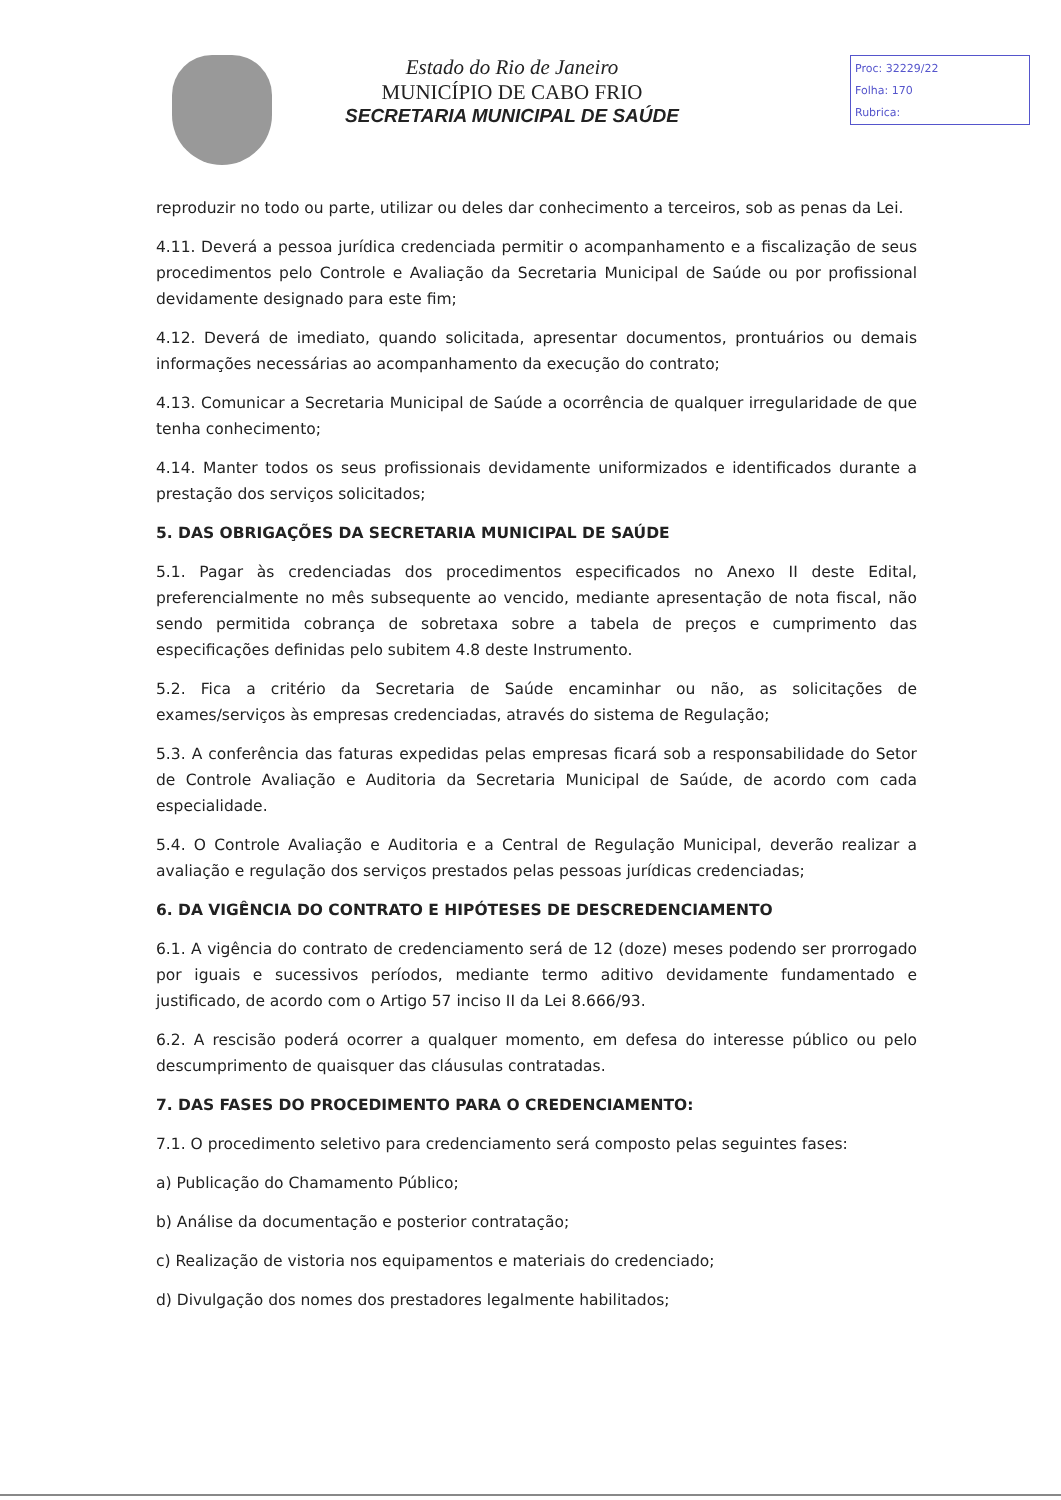Estado do Rio de Janeiro
MUNICÍPIO DE CABO FRIO
SECRETARIA MUNICIPAL DE SAÚDE
Proc: 32229/22
Folha: 170
Rubrica:
reproduzir no todo ou parte, utilizar ou deles dar conhecimento a terceiros, sob as penas da Lei.
4.11. Deverá a pessoa jurídica credenciada permitir o acompanhamento e a fiscalização de seus procedimentos pelo Controle e Avaliação da Secretaria Municipal de Saúde ou por profissional devidamente designado para este fim;
4.12. Deverá de imediato, quando solicitada, apresentar documentos, prontuários ou demais informações necessárias ao acompanhamento da execução do contrato;
4.13. Comunicar a Secretaria Municipal de Saúde a ocorrência de qualquer irregularidade de que tenha conhecimento;
4.14. Manter todos os seus profissionais devidamente uniformizados e identificados durante a prestação dos serviços solicitados;
5. DAS OBRIGAÇÕES DA SECRETARIA MUNICIPAL DE SAÚDE
5.1. Pagar às credenciadas dos procedimentos especificados no Anexo II deste Edital, preferencialmente no mês subsequente ao vencido, mediante apresentação de nota fiscal, não sendo permitida cobrança de sobretaxa sobre a tabela de preços e cumprimento das especificações definidas pelo subitem 4.8 deste Instrumento.
5.2. Fica a critério da Secretaria de Saúde encaminhar ou não, as solicitações de exames/serviços às empresas credenciadas, através do sistema de Regulação;
5.3. A conferência das faturas expedidas pelas empresas ficará sob a responsabilidade do Setor de Controle Avaliação e Auditoria da Secretaria Municipal de Saúde, de acordo com cada especialidade.
5.4. O Controle Avaliação e Auditoria e a Central de Regulação Municipal, deverão realizar a avaliação e regulação dos serviços prestados pelas pessoas jurídicas credenciadas;
6. DA VIGÊNCIA DO CONTRATO E HIPÓTESES DE DESCREDENCIAMENTO
6.1. A vigência do contrato de credenciamento será de 12 (doze) meses podendo ser prorrogado por iguais e sucessivos períodos, mediante termo aditivo devidamente fundamentado e justificado, de acordo com o Artigo 57 inciso II da Lei 8.666/93.
6.2. A rescisão poderá ocorrer a qualquer momento, em defesa do interesse público ou pelo descumprimento de quaisquer das cláusulas contratadas.
7. DAS FASES DO PROCEDIMENTO PARA O CREDENCIAMENTO:
7.1. O procedimento seletivo para credenciamento será composto pelas seguintes fases:
a) Publicação do Chamamento Público;
b) Análise da documentação e posterior contratação;
c) Realização de vistoria nos equipamentos e materiais do credenciado;
d) Divulgação dos nomes dos prestadores legalmente habilitados;